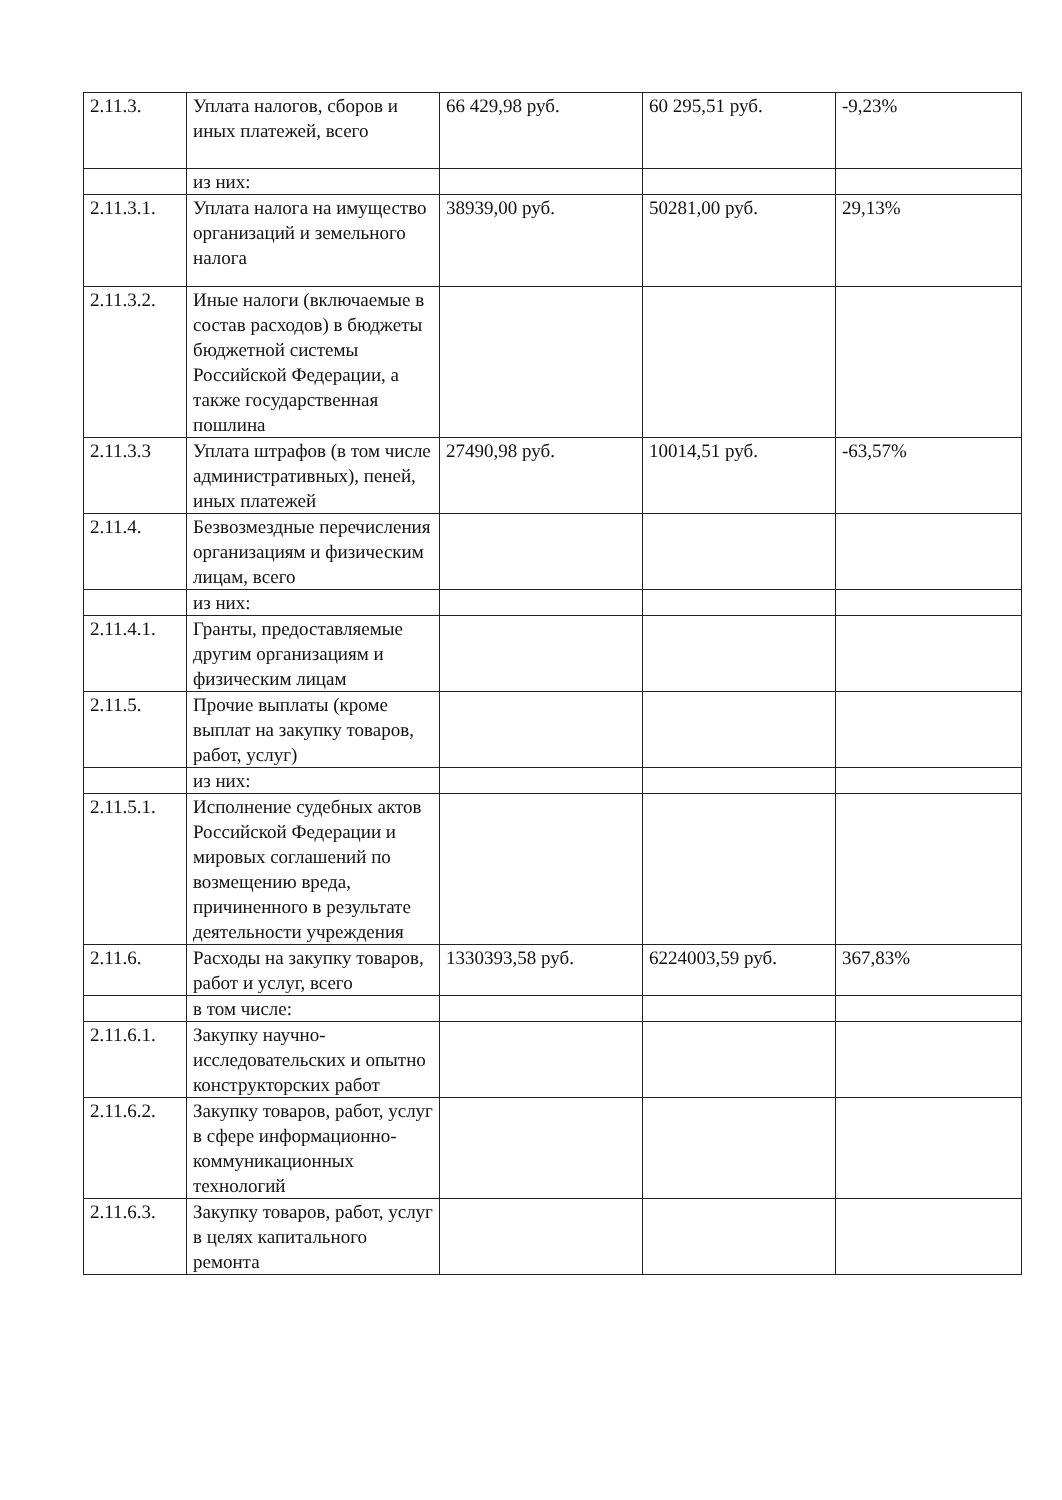| 2.11.3. | Уплата налогов, сборов и иных платежей, всего | 66 429,98 руб. | 60 295,51 руб. | -9,23% |
| | из них: | | | |
| 2.11.3.1. | Уплата налога на имущество организаций и земельного налога | 38939,00 руб. | 50281,00 руб. | 29,13% |
| 2.11.3.2. | Иные налоги (включаемые в состав расходов) в бюджеты бюджетной системы Российской Федерации, а также государственная пошлина | | | |
| 2.11.3.3 | Уплата штрафов (в том числе административных), пеней, иных платежей | 27490,98 руб. | 10014,51 руб. | -63,57% |
| 2.11.4. | Безвозмездные перечисления организациям и физическим лицам, всего | | | |
| | из них: | | | |
| 2.11.4.1. | Гранты, предоставляемые другим организациям и физическим лицам | | | |
| 2.11.5. | Прочие выплаты (кроме выплат на закупку товаров, работ, услуг) | | | |
| | из них: | | | |
| 2.11.5.1. | Исполнение судебных актов Российской Федерации и мировых соглашений по возмещению вреда, причиненного в результате деятельности учреждения | | | |
| 2.11.6. | Расходы на закупку товаров, работ и услуг, всего | 1330393,58 руб. | 6224003,59 руб. | 367,83% |
| | в том числе: | | | |
| 2.11.6.1. | Закупку научно-исследовательских и опытно конструкторских работ | | | |
| 2.11.6.2. | Закупку товаров, работ, услуг в сфере информационно-коммуникационных технологий | | | |
| 2.11.6.3. | Закупку товаров, работ, услуг в целях капитального ремонта | | | |